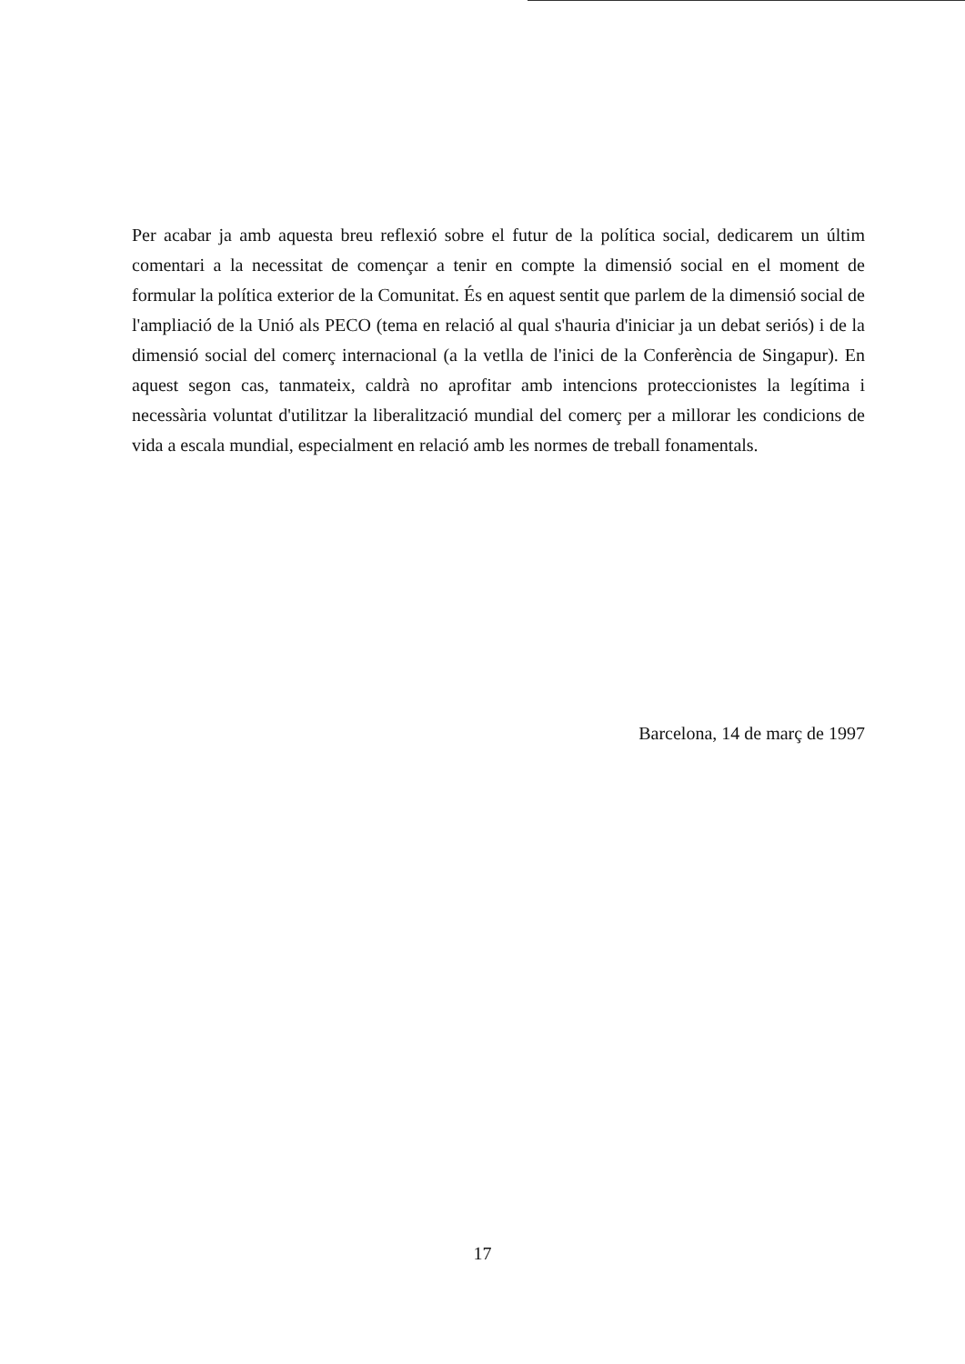Per acabar ja amb aquesta breu reflexió sobre el futur de la política social, dedicarem un últim comentari a la necessitat de començar a tenir en compte la dimensió social en el moment de formular la política exterior de la Comunitat. És en aquest sentit que parlem de la dimensió social de l'ampliació de la Unió als PECO (tema en relació al qual s'hauria d'iniciar ja un debat seriós) i de la dimensió social del comerç internacional (a la vetlla de l'inici de la Conferència de Singapur). En aquest segon cas, tanmateix, caldrà no aprofitar amb intencions proteccionistes la legítima i necessària voluntat d'utilitzar la liberalització mundial del comerç per a millorar les condicions de vida a escala mundial, especialment en relació amb les normes de treball fonamentals.
Barcelona, 14 de març de 1997
17